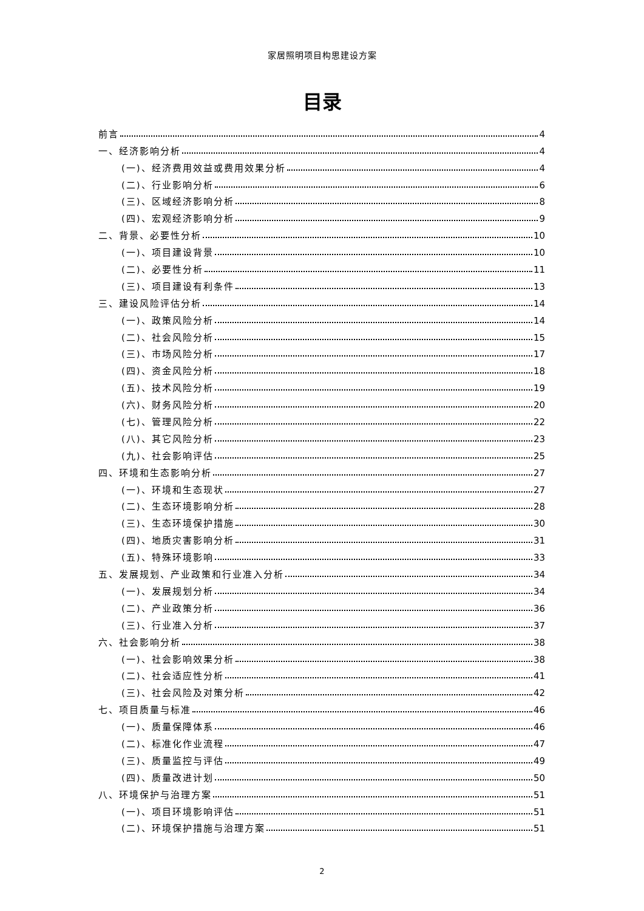家居照明项目构思建设方案
目录
前言 4
一、经济影响分析 4
(一)、经济费用效益或费用效果分析 4
(二)、行业影响分析 6
(三)、区域经济影响分析 8
(四)、宏观经济影响分析 9
二、背景、必要性分析 10
(一)、项目建设背景 10
(二)、必要性分析 11
(三)、项目建设有利条件 13
三、建设风险评估分析 14
(一)、政策风险分析 14
(二)、社会风险分析 15
(三)、市场风险分析 17
(四)、资金风险分析 18
(五)、技术风险分析 19
(六)、财务风险分析 20
(七)、管理风险分析 22
(八)、其它风险分析 23
(九)、社会影响评估 25
四、环境和生态影响分析 27
(一)、环境和生态现状 27
(二)、生态环境影响分析 28
(三)、生态环境保护措施 30
(四)、地质灾害影响分析 31
(五)、特殊环境影响 33
五、发展规划、产业政策和行业准入分析 34
(一)、发展规划分析 34
(二)、产业政策分析 36
(三)、行业准入分析 37
六、社会影响分析 38
(一)、社会影响效果分析 38
(二)、社会适应性分析 41
(三)、社会风险及对策分析 42
七、项目质量与标准 46
(一)、质量保障体系 46
(二)、标准化作业流程 47
(三)、质量监控与评估 49
(四)、质量改进计划 50
八、环境保护与治理方案 51
(一)、项目环境影响评估 51
(二)、环境保护措施与治理方案 51
2